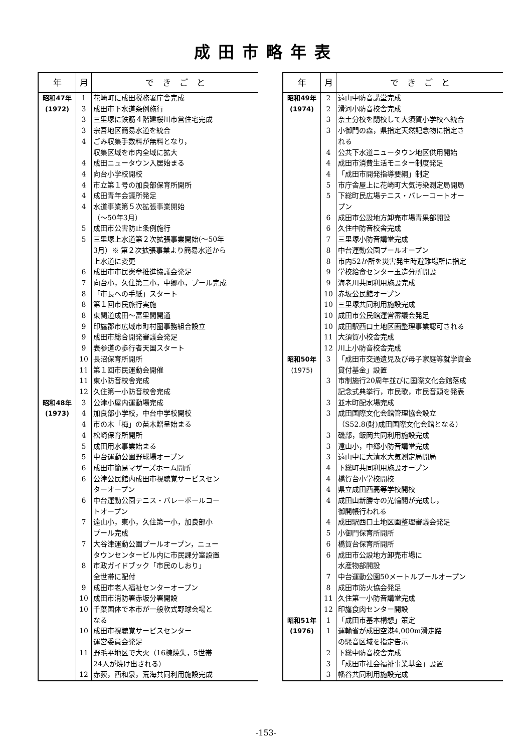成田市略年表
| 年 | 月 | で き ご と |
| --- | --- | --- |
| 昭和47年 | 1 | 花崎町に成田税務署庁舎完成 |
| (1972) | 3 | 成田市下水道条例施行 |
| | 3 | 三里塚に鉄筋４階建桜川市営住宅完成 |
| | 3 | 宗吾地区簡易水道を統合 |
| | 4 | ごみ収集手数料が無料となり， 収集区域を市内全域に拡大 |
| | 4 | 成田ニュータウン入居始まる |
| | 4 | 向台小学校開校 |
| | 4 | 市立第１号の加良部保育所開所 |
| | 4 | 成田青年会議所発足 |
| | 4 | 水道事業第５次拡張事業開始 （〜50年3月） |
| | 5 | 成田市公害防止条例施行 |
| | 5 | 三里塚上水道第２次拡張事業開始(〜50年 3月）※ 第２次拡張事業より簡易水道から 上水道に変更 |
| | 6 | 成田市市民憲章推進協議会発足 |
| | 7 | 向台小，久住第二小，中郷小，プール完成 |
| | 8 | 「市長への手紙」スタート |
| | 8 | 第１回市民旅行実施 |
| | 8 | 東関道成田〜富里間開通 |
| | 9 | 印旛郡市広域市町村圏事務組合設立 |
| | 9 | 成田市総合開発審議会発足 |
| | 9 | 表参道の歩行者天国スタート |
| | 10 | 長沼保育所開所 |
| | 11 | 第１回市民運動会開催 |
| | 11 | 東小防音校舎完成 |
| | 12 | 久住第一小防音校舎完成 |
| 昭和48年 | 3 | 公津小屋内運動場完成 |
| (1973) | 4 | 加良部小学校，中台中学校開校 |
| | 4 | 市の木「梅」の苗木贈呈始まる |
| | 4 | 松崎保育所開所 |
| | 5 | 成田用水事業始まる |
| | 5 | 中台運動公園野球場オープン |
| | 6 | 成田市簡易マザーズホーム開所 |
| | 6 | 公津公民館内成田市視聴覚サービスセン ターオープン |
| | 6 | 中台運動公園テニス・バレーボールコー トオープン |
| | 7 | 遠山小，東小，久住第一小，加良部小 プール完成 |
| | 7 | 大谷津運動公園プールオープン，ニュー タウンセンタービル内に市民課分室設置 |
| | 8 | 市政ガイドブック「市民のしおり」 全世帯に配付 |
| | 9 | 成田市老人福祉センターオープン |
| | 10 | 成田市消防署赤坂分署開設 |
| | 10 | 千葉国体で本市が一般軟式野球会場と なる |
| | 10 | 成田市視聴覚サービスセンター 運営委員会発足 |
| | 11 | 野毛平地区で大火（16棟焼失，5世帯 24人が焼け出される） |
| | 12 | 赤荻，西和泉，荒海共同利用施設完成 |
| 年 | 月 | で き ご と |
| --- | --- | --- |
| 昭和49年 | 2 | 遠山中防音講堂完成 |
| (1974) | 2 | 滑河小防音校舎完成 |
| | 3 | 奈土分校を閉校して大須賀小学校へ統合 |
| | 3 | 小御門の森，県指定天然記念物に指定さ れる |
| | 4 | 公共下水道ニュータウン地区供用開始 |
| | 4 | 成田市消費生活モニター制度発足 |
| | 4 | 「成田市開発指導要綱」制定 |
| | 5 | 市庁舎屋上に花崎町大気汚染測定局開局 |
| | 5 | 下総町民広場テニス・バレーコートオー プン |
| | 6 | 成田市公設地方卸売市場青果部開設 |
| | 6 | 久住中防音校舎完成 |
| | 7 | 三里塚小防音講堂完成 |
| | 8 | 中台運動公園プールオープン |
| | 8 | 市内52か所を災害発生時避難場所に指定 |
| | 9 | 学校給食センター玉造分所開設 |
| | 9 | 海老川共同利用施設完成 |
| | 10 | 赤坂公民館オープン |
| | 10 | 三里塚共同利用施設完成 |
| | 10 | 成田市公民館運営審議会発足 |
| | 10 | 成田駅西口土地区画整理事業認可される |
| | 11 | 大須賀小校舎完成 |
| | 12 | 川上小防音校舎完成 |
| 昭和50年 (1975) | 3 | 「成田市交通遺児及び母子家庭等就学資金 貸付基金」設置 |
| | 3 | 市制施行20周年並びに国際文化会館落成 記念式典挙行，市民歌，市民音頭を発表 |
| | 3 | 並木町配水場完成 |
| | 3 | 成田国際文化会館管理協会設立 （S52.8(財)成田国際文化会館となる） |
| | 3 | 磯部，飯岡共同利用施設完成 |
| | 3 | 遠山小，中郷小防音講堂完成 |
| | 3 | 遠山中に大清水大気測定局開局 |
| | 4 | 下総町共同利用施設オープン |
| | 4 | 橋賀台小学校開校 |
| | 4 | 県立成田西高等学校開校 |
| | 4 | 成田山新勝寺の光輪閣が完成し， 御開帳行われる |
| | 4 | 成田駅西口土地区画整理審議会発足 |
| | 5 | 小御門保育所開所 |
| | 6 | 橋賀台保育所開所 |
| | 6 | 成田市公設地方卸売市場に 水産物部開設 |
| | 7 | 中台運動公園50メートルプールオープン |
| | 8 | 成田市防火協会発足 |
| | 11 | 久住第一小防音講堂完成 |
| | 12 | 印旛食肉センター開設 |
| 昭和51年 | 1 | 「成田市基本構想」策定 |
| (1976) | 1 | 運輸省が成田空港4,000m滑走路 の騒音区域を指定告示 |
| | 2 | 下総中防音校舎完成 |
| | 3 | 「成田市社会福祉事業基金」設置 |
| | 3 | 幡谷共同利用施設完成 |
-153-